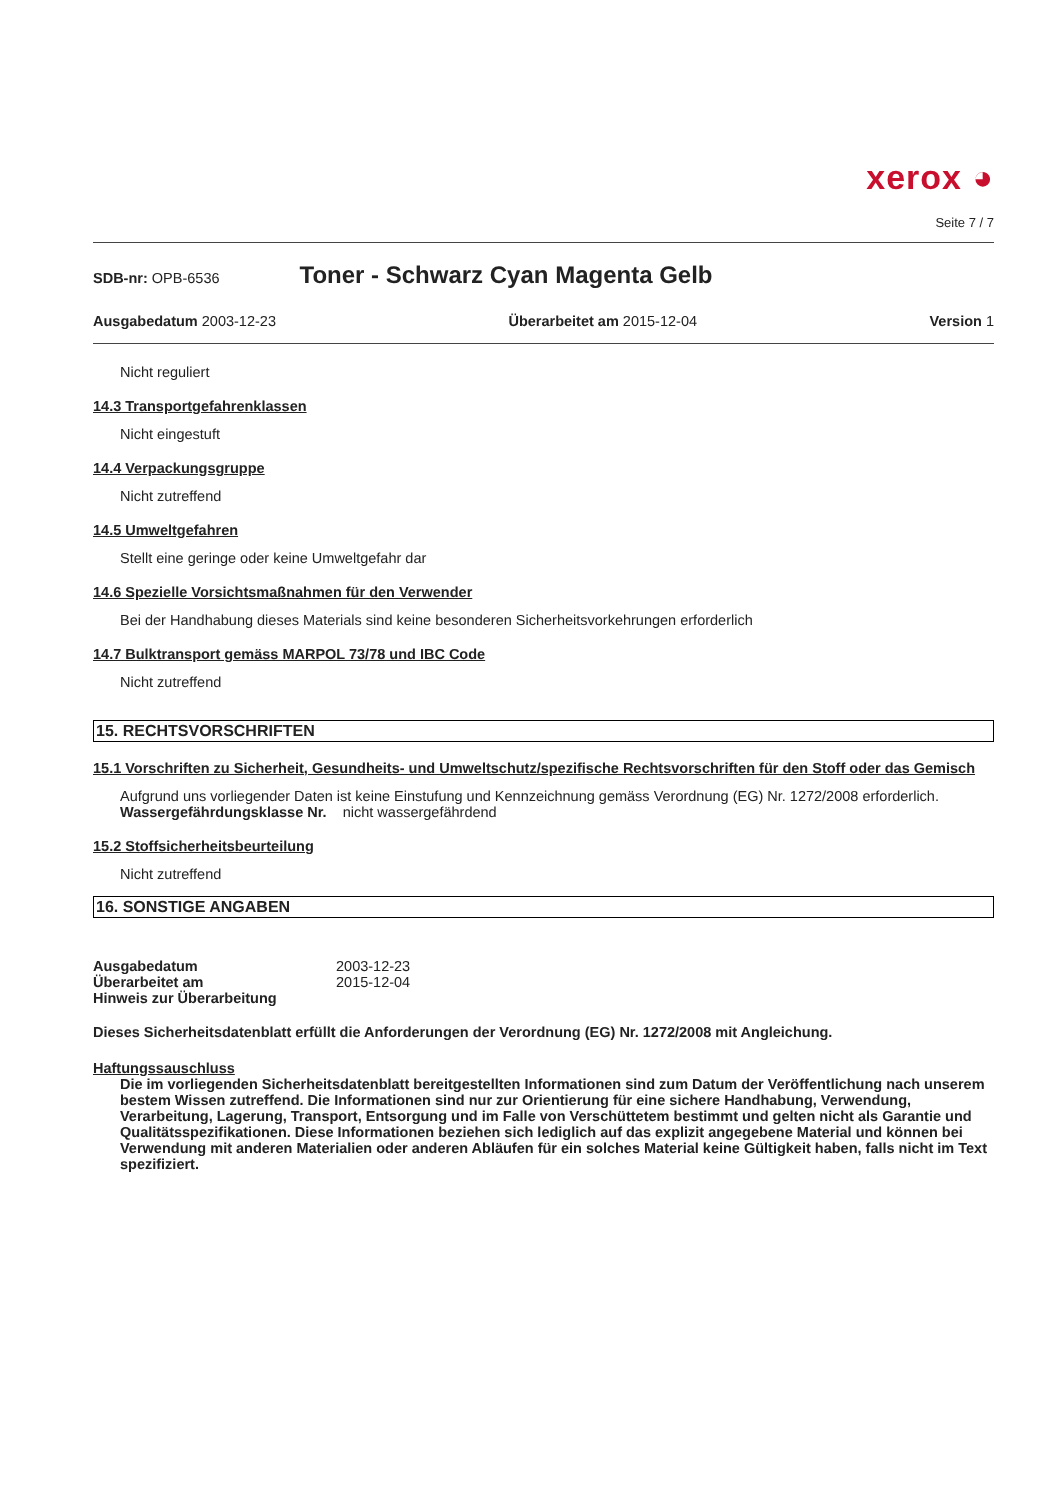xerox ◕
Seite 7 / 7
SDB-nr: OPB-6536 Toner - Schwarz Cyan Magenta Gelb
Ausgabedatum 2003-12-23 Überarbeitet am 2015-12-04 Version 1
Nicht reguliert
14.3 Transportgefahrenklassen
Nicht eingestuft
14.4 Verpackungsgruppe
Nicht zutreffend
14.5 Umweltgefahren
Stellt eine geringe oder keine Umweltgefahr dar
14.6 Spezielle Vorsichtsmaßnahmen für den Verwender
Bei der Handhabung dieses Materials sind keine besonderen Sicherheitsvorkehrungen erforderlich
14.7 Bulktransport gemäss MARPOL 73/78 und IBC Code
Nicht zutreffend
15. RECHTSVORSCHRIFTEN
15.1 Vorschriften zu Sicherheit, Gesundheits- und Umweltschutz/spezifische Rechtsvorschriften für den Stoff oder das Gemisch
Aufgrund uns vorliegender Daten ist keine Einstufung und Kennzeichnung gemäss Verordnung (EG) Nr. 1272/2008 erforderlich.
Wassergefährdungsklasse Nr. nicht wassergefährdend
15.2 Stoffsicherheitsbeurteilung
Nicht zutreffend
16. SONSTIGE ANGABEN
Ausgabedatum 2003-12-23
Überarbeitet am 2015-12-04
Hinweis zur Überarbeitung
Dieses Sicherheitsdatenblatt erfüllt die Anforderungen der Verordnung (EG) Nr. 1272/2008 mit Angleichung.
Haftungssauschluss
Die im vorliegenden Sicherheitsdatenblatt bereitgestellten Informationen sind zum Datum der Veröffentlichung nach unserem bestem Wissen zutreffend. Die Informationen sind nur zur Orientierung für eine sichere Handhabung, Verwendung, Verarbeitung, Lagerung, Transport, Entsorgung und im Falle von Verschüttetem bestimmt und gelten nicht als Garantie und Qualitätsspezifikationen. Diese Informationen beziehen sich lediglich auf das explizit angegebene Material und können bei Verwendung mit anderen Materialien oder anderen Abläufen für ein solches Material keine Gültigkeit haben, falls nicht im Text spezifiziert.